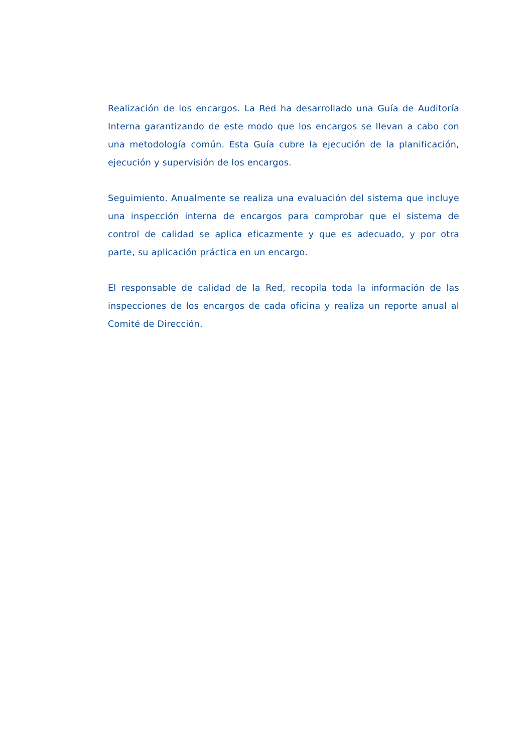Realización de los encargos. La Red ha desarrollado una Guía de Auditoría Interna garantizando de este modo que los encargos se llevan a cabo con una metodología común. Esta Guía cubre la ejecución de la planificación, ejecución y supervisión de los encargos.
Seguimiento. Anualmente se realiza una evaluación del sistema que incluye una inspección interna de encargos para comprobar que el sistema de control de calidad se aplica eficazmente y que es adecuado, y por otra parte, su aplicación práctica en un encargo.
El responsable de calidad de la Red, recopila toda la información de las inspecciones de los encargos de cada oficina y realiza un reporte anual al Comité de Dirección.